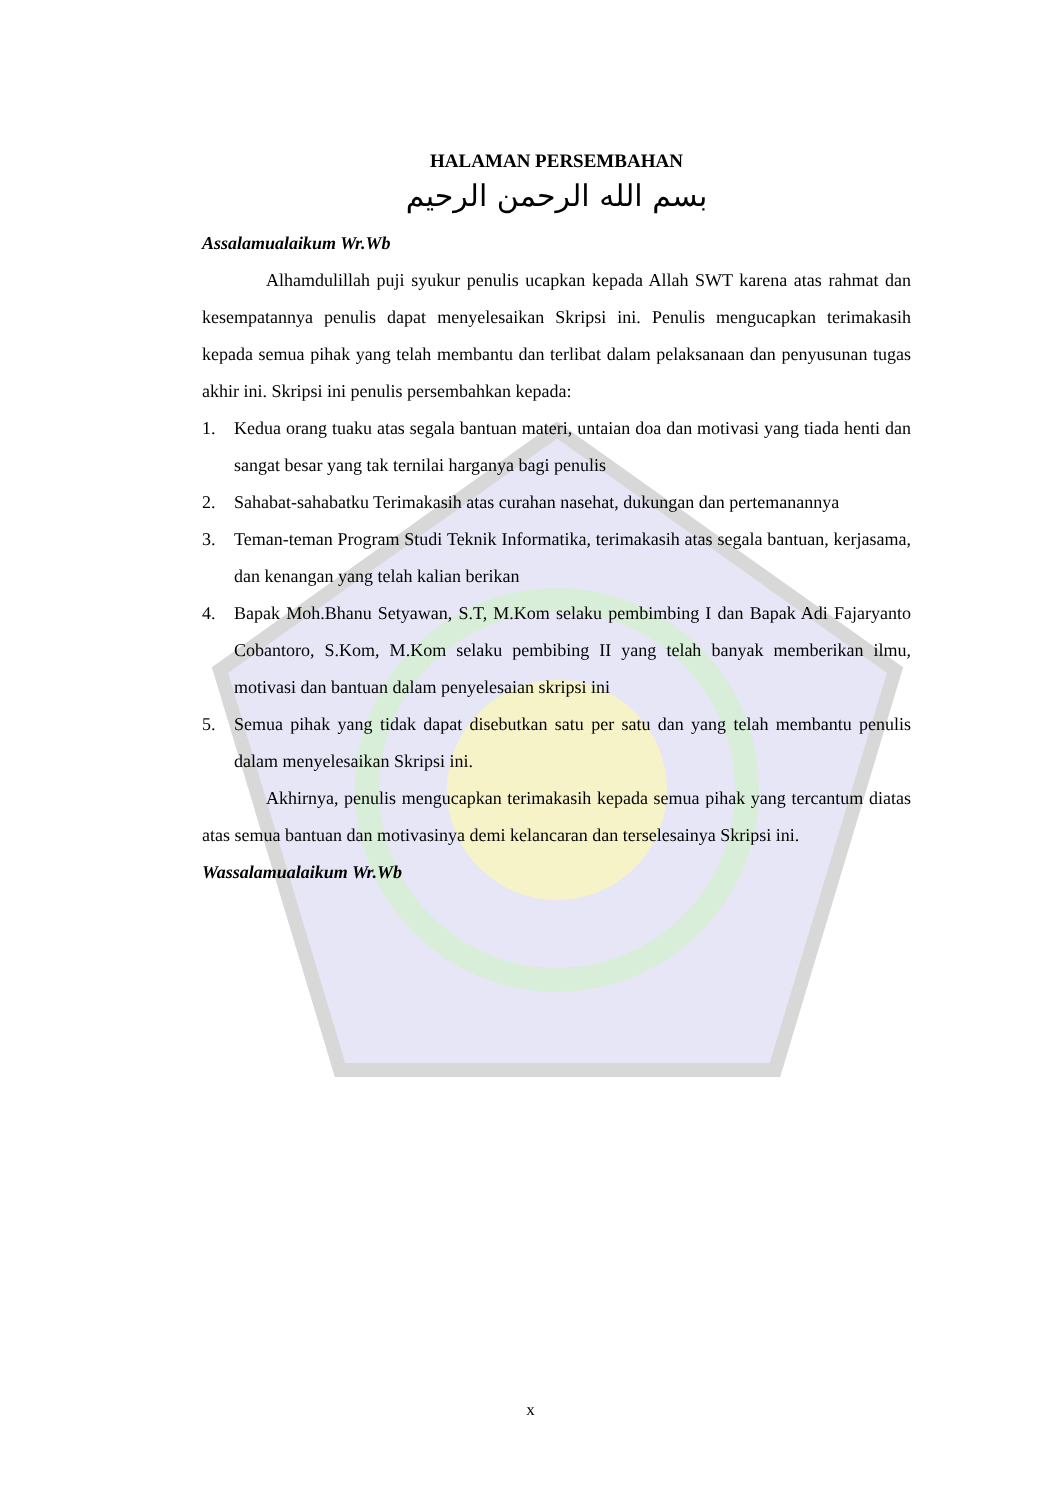HALAMAN PERSEMBAHAN
بسم الله الرحمن الرحيم
Assalamualaikum Wr.Wb
Alhamdulillah puji syukur penulis ucapkan kepada Allah SWT karena atas rahmat dan kesempatannya penulis dapat menyelesaikan Skripsi ini. Penulis mengucapkan terimakasih kepada semua pihak yang telah membantu dan terlibat dalam pelaksanaan dan penyusunan tugas akhir ini. Skripsi ini penulis persembahkan kepada:
1. Kedua orang tuaku atas segala bantuan materi, untaian doa dan motivasi yang tiada henti dan sangat besar yang tak ternilai harganya bagi penulis
2. Sahabat-sahabatku Terimakasih atas curahan nasehat, dukungan dan pertemanannya
3. Teman-teman Program Studi Teknik Informatika, terimakasih atas segala bantuan, kerjasama, dan kenangan yang telah kalian berikan
4. Bapak Moh.Bhanu Setyawan, S.T, M.Kom selaku pembimbing I dan Bapak Adi Fajaryanto Cobantoro, S.Kom, M.Kom selaku pembibing II yang telah banyak memberikan ilmu, motivasi dan bantuan dalam penyelesaian skripsi ini
5. Semua pihak yang tidak dapat disebutkan satu per satu dan yang telah membantu penulis dalam menyelesaikan Skripsi ini.
Akhirnya, penulis mengucapkan terimakasih kepada semua pihak yang tercantum diatas atas semua bantuan dan motivasinya demi kelancaran dan terselesainya Skripsi ini.
Wassalamualaikum Wr.Wb
x